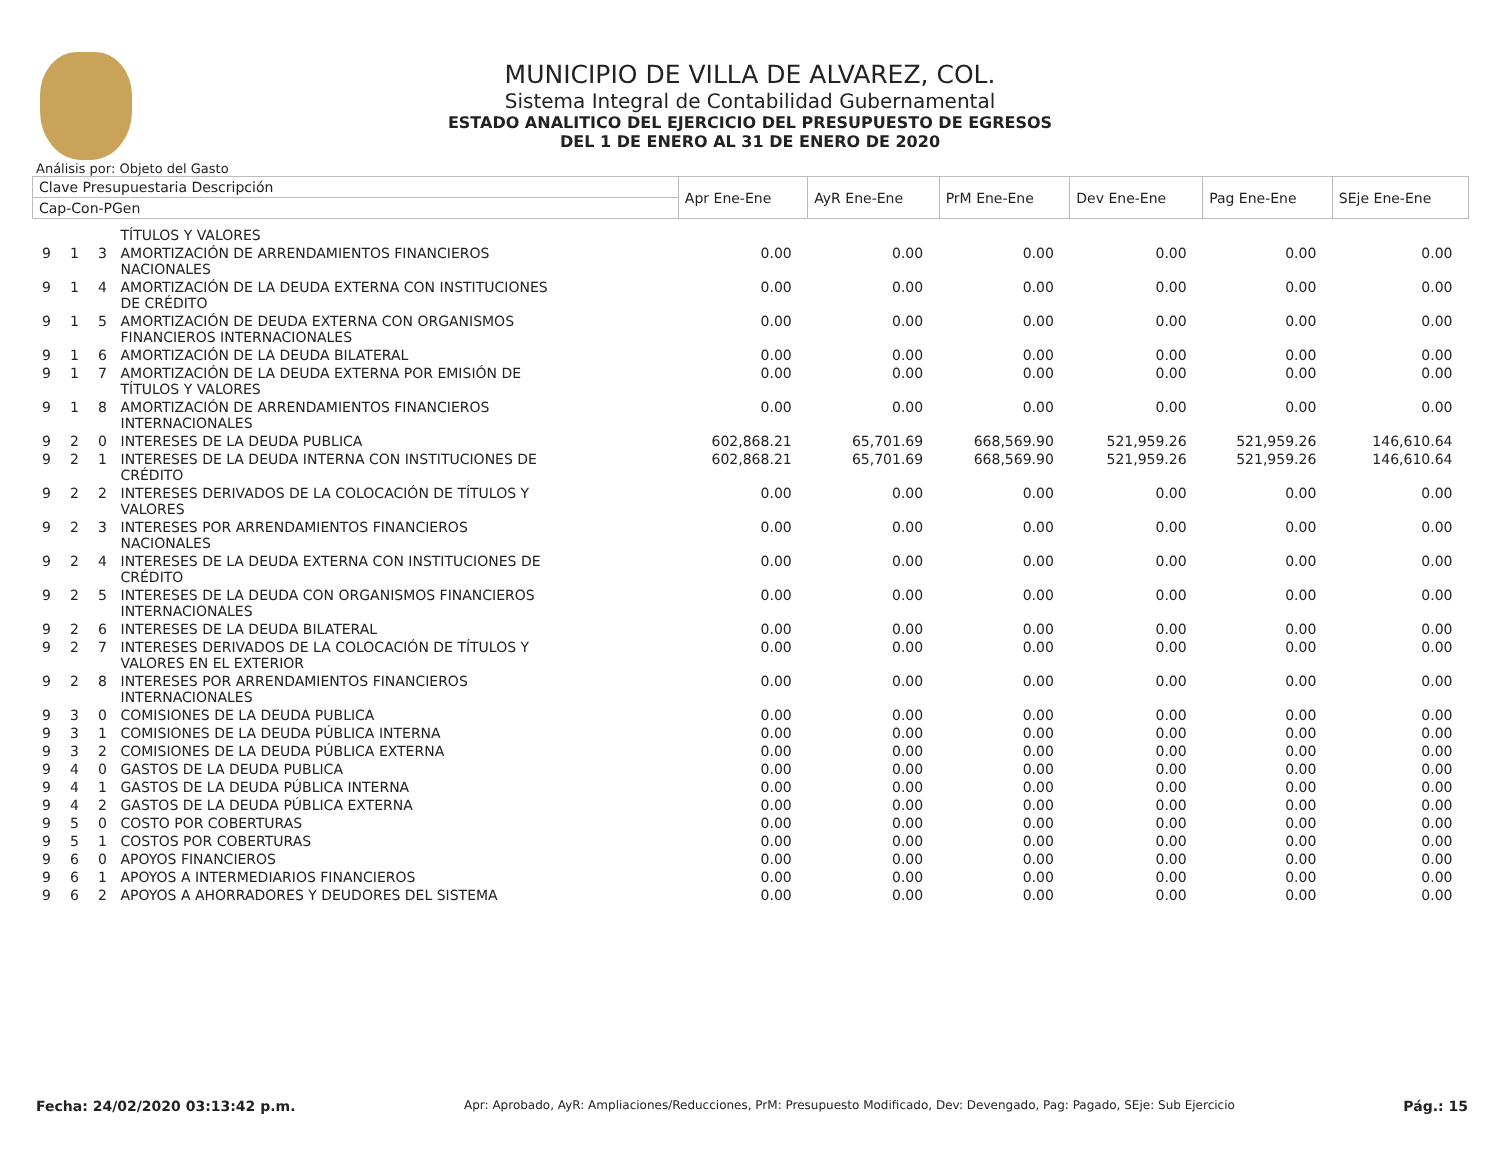MUNICIPIO DE VILLA DE ALVAREZ, COL.
Sistema Integral de Contabilidad Gubernamental
ESTADO ANALITICO DEL EJERCICIO DEL PRESUPUESTO DE EGRESOS
DEL 1 DE ENERO AL 31 DE ENERO DE 2020
Análisis por: Objeto del Gasto
| Clave Presupuestaria Descripción | | | | Apr Ene-Ene | AyR Ene-Ene | PrM Ene-Ene | Dev Ene-Ene | Pag Ene-Ene | SEje Ene-Ene |
| --- | --- | --- | --- | --- | --- | --- | --- | --- | --- |
| Cap-Con-PGen | | | | | | | | | |
| | | | TÍTULOS Y VALORES | | | | | | |
| 9 | 1 | 3 | AMORTIZACIÓN DE ARRENDAMIENTOS FINANCIEROS NACIONALES | 0.00 | 0.00 | 0.00 | 0.00 | 0.00 | 0.00 |
| 9 | 1 | 4 | AMORTIZACIÓN DE LA DEUDA EXTERNA CON INSTITUCIONES DE CRÉDITO | 0.00 | 0.00 | 0.00 | 0.00 | 0.00 | 0.00 |
| 9 | 1 | 5 | AMORTIZACIÓN DE DEUDA EXTERNA CON ORGANISMOS FINANCIEROS INTERNACIONALES | 0.00 | 0.00 | 0.00 | 0.00 | 0.00 | 0.00 |
| 9 | 1 | 6 | AMORTIZACIÓN DE LA DEUDA BILATERAL | 0.00 | 0.00 | 0.00 | 0.00 | 0.00 | 0.00 |
| 9 | 1 | 7 | AMORTIZACIÓN DE LA DEUDA EXTERNA POR EMISIÓN DE TÍTULOS Y VALORES | 0.00 | 0.00 | 0.00 | 0.00 | 0.00 | 0.00 |
| 9 | 1 | 8 | AMORTIZACIÓN DE ARRENDAMIENTOS FINANCIEROS INTERNACIONALES | 0.00 | 0.00 | 0.00 | 0.00 | 0.00 | 0.00 |
| 9 | 2 | 0 | INTERESES DE LA DEUDA PUBLICA | 602,868.21 | 65,701.69 | 668,569.90 | 521,959.26 | 521,959.26 | 146,610.64 |
| 9 | 2 | 1 | INTERESES DE LA DEUDA INTERNA CON INSTITUCIONES DE CRÉDITO | 602,868.21 | 65,701.69 | 668,569.90 | 521,959.26 | 521,959.26 | 146,610.64 |
| 9 | 2 | 2 | INTERESES DERIVADOS DE LA COLOCACIÓN DE TÍTULOS Y VALORES | 0.00 | 0.00 | 0.00 | 0.00 | 0.00 | 0.00 |
| 9 | 2 | 3 | INTERESES POR ARRENDAMIENTOS FINANCIEROS NACIONALES | 0.00 | 0.00 | 0.00 | 0.00 | 0.00 | 0.00 |
| 9 | 2 | 4 | INTERESES DE LA DEUDA EXTERNA CON INSTITUCIONES DE CRÉDITO | 0.00 | 0.00 | 0.00 | 0.00 | 0.00 | 0.00 |
| 9 | 2 | 5 | INTERESES DE LA DEUDA CON ORGANISMOS FINANCIEROS INTERNACIONALES | 0.00 | 0.00 | 0.00 | 0.00 | 0.00 | 0.00 |
| 9 | 2 | 6 | INTERESES DE LA DEUDA BILATERAL | 0.00 | 0.00 | 0.00 | 0.00 | 0.00 | 0.00 |
| 9 | 2 | 7 | INTERESES DERIVADOS DE LA COLOCACIÓN DE TÍTULOS Y VALORES EN EL EXTERIOR | 0.00 | 0.00 | 0.00 | 0.00 | 0.00 | 0.00 |
| 9 | 2 | 8 | INTERESES POR ARRENDAMIENTOS FINANCIEROS INTERNACIONALES | 0.00 | 0.00 | 0.00 | 0.00 | 0.00 | 0.00 |
| 9 | 3 | 0 | COMISIONES DE LA DEUDA PUBLICA | 0.00 | 0.00 | 0.00 | 0.00 | 0.00 | 0.00 |
| 9 | 3 | 1 | COMISIONES DE LA DEUDA PÚBLICA INTERNA | 0.00 | 0.00 | 0.00 | 0.00 | 0.00 | 0.00 |
| 9 | 3 | 2 | COMISIONES DE LA DEUDA PÚBLICA EXTERNA | 0.00 | 0.00 | 0.00 | 0.00 | 0.00 | 0.00 |
| 9 | 4 | 0 | GASTOS DE LA DEUDA PUBLICA | 0.00 | 0.00 | 0.00 | 0.00 | 0.00 | 0.00 |
| 9 | 4 | 1 | GASTOS DE LA DEUDA PÚBLICA INTERNA | 0.00 | 0.00 | 0.00 | 0.00 | 0.00 | 0.00 |
| 9 | 4 | 2 | GASTOS DE LA DEUDA PÚBLICA EXTERNA | 0.00 | 0.00 | 0.00 | 0.00 | 0.00 | 0.00 |
| 9 | 5 | 0 | COSTO POR COBERTURAS | 0.00 | 0.00 | 0.00 | 0.00 | 0.00 | 0.00 |
| 9 | 5 | 1 | COSTOS POR COBERTURAS | 0.00 | 0.00 | 0.00 | 0.00 | 0.00 | 0.00 |
| 9 | 6 | 0 | APOYOS FINANCIEROS | 0.00 | 0.00 | 0.00 | 0.00 | 0.00 | 0.00 |
| 9 | 6 | 1 | APOYOS A INTERMEDIARIOS FINANCIEROS | 0.00 | 0.00 | 0.00 | 0.00 | 0.00 | 0.00 |
| 9 | 6 | 2 | APOYOS A AHORRADORES Y DEUDORES DEL SISTEMA | 0.00 | 0.00 | 0.00 | 0.00 | 0.00 | 0.00 |
Fecha: 24/02/2020 03:13:42 p.m. Apr: Aprobado, AyR: Ampliaciones/Reducciones, PrM: Presupuesto Modificado, Dev: Devengado, Pag: Pagado, SEje: Sub Ejercicio Pág.: 15